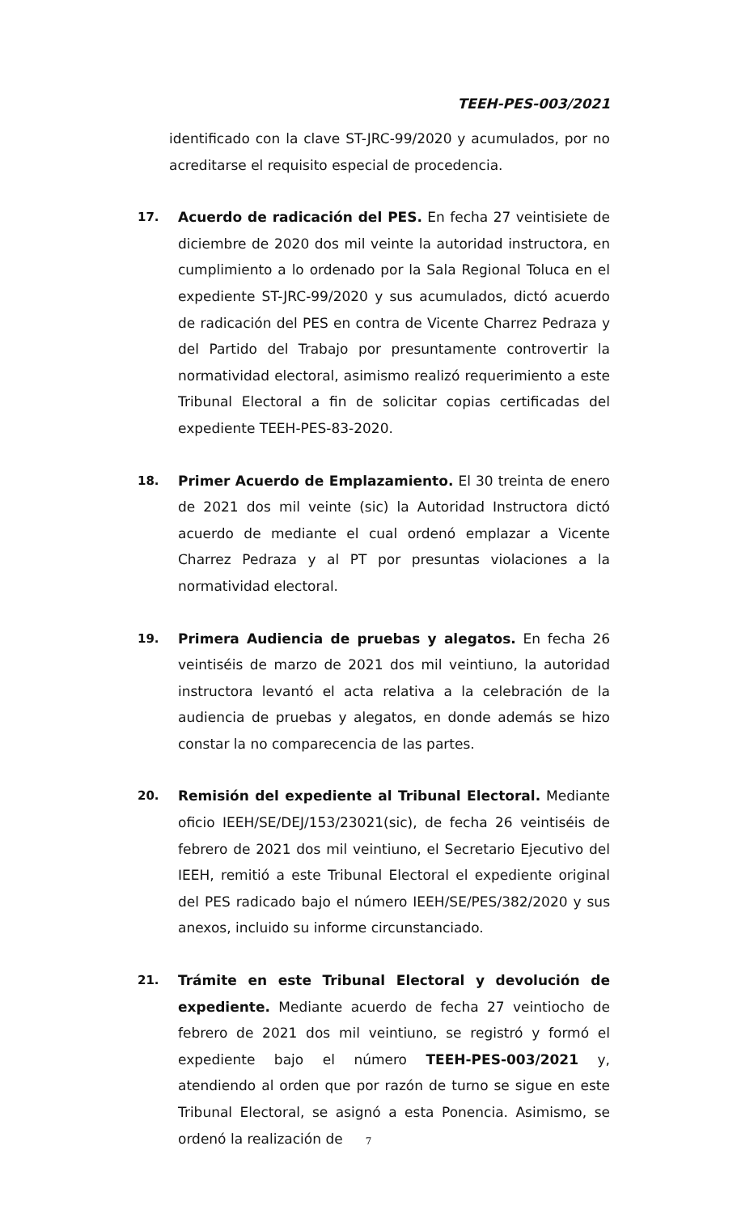TEEH-PES-003/2021
identificado con la clave ST-JRC-99/2020 y acumulados, por no acreditarse el requisito especial de procedencia.
17. Acuerdo de radicación del PES. En fecha 27 veintisiete de diciembre de 2020 dos mil veinte la autoridad instructora, en cumplimiento a lo ordenado por la Sala Regional Toluca en el expediente ST-JRC-99/2020 y sus acumulados, dictó acuerdo de radicación del PES en contra de Vicente Charrez Pedraza y del Partido del Trabajo por presuntamente controvertir la normatividad electoral, asimismo realizó requerimiento a este Tribunal Electoral a fin de solicitar copias certificadas del expediente TEEH-PES-83-2020.
18. Primer Acuerdo de Emplazamiento. El 30 treinta de enero de 2021 dos mil veinte (sic) la Autoridad Instructora dictó acuerdo de mediante el cual ordenó emplazar a Vicente Charrez Pedraza y al PT por presuntas violaciones a la normatividad electoral.
19. Primera Audiencia de pruebas y alegatos. En fecha 26 veintiséis de marzo de 2021 dos mil veintiuno, la autoridad instructora levantó el acta relativa a la celebración de la audiencia de pruebas y alegatos, en donde además se hizo constar la no comparecencia de las partes.
20. Remisión del expediente al Tribunal Electoral. Mediante oficio IEEH/SE/DEJ/153/23021(sic), de fecha 26 veintiséis de febrero de 2021 dos mil veintiuno, el Secretario Ejecutivo del IEEH, remitió a este Tribunal Electoral el expediente original del PES radicado bajo el número IEEH/SE/PES/382/2020 y sus anexos, incluido su informe circunstanciado.
21. Trámite en este Tribunal Electoral y devolución de expediente. Mediante acuerdo de fecha 27 veintiocho de febrero de 2021 dos mil veintiuno, se registró y formó el expediente bajo el número TEEH-PES-003/2021 y, atendiendo al orden que por razón de turno se sigue en este Tribunal Electoral, se asignó a esta Ponencia. Asimismo, se ordenó la realización de
7